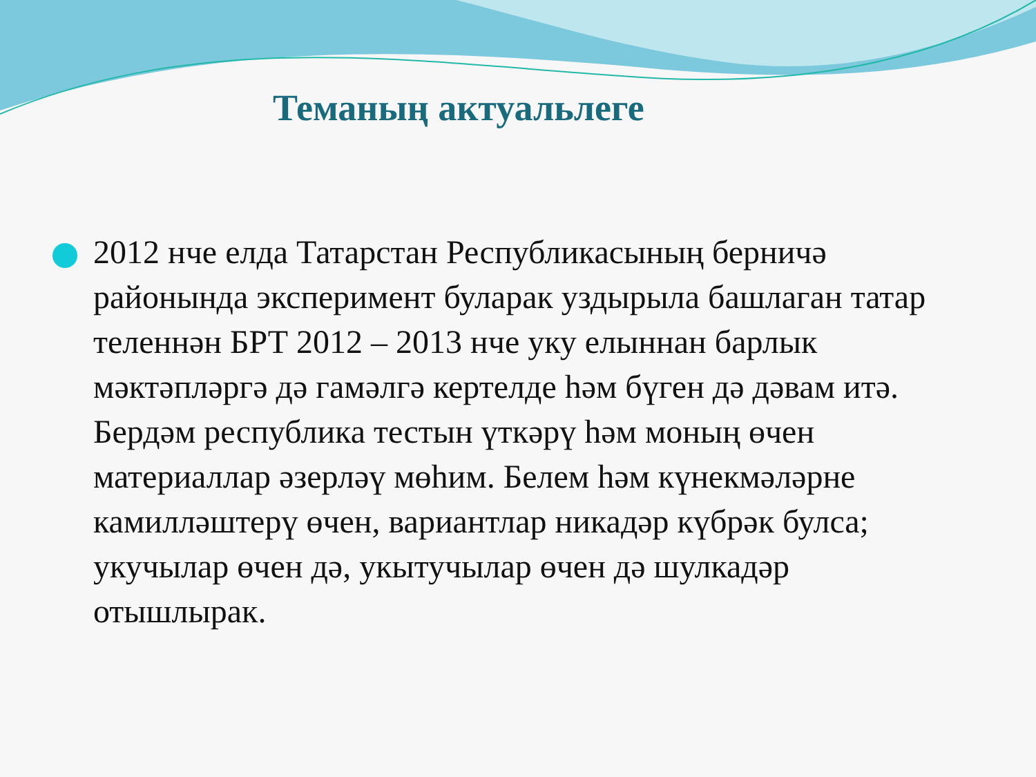Теманың актуальлеге
2012 нче елда Татарстан Республикасының берничә районында эксперимент буларак уздырыла башлаган татар теленнән БРТ 2012 – 2013 нче уку елыннан барлык мәктәпләргә дә гамәлгә кертелде һәм бүген дә дәвам итә. Бердәм республика тестын үткәрү һәм моның өчен материаллар әзерләү мөһим. Белем һәм күнекмәләрне камилләштерү өчен, вариантлар никадәр күбрәк булса; укучылар өчен дә, укытучылар өчен дә шулкадәр отышлырак.